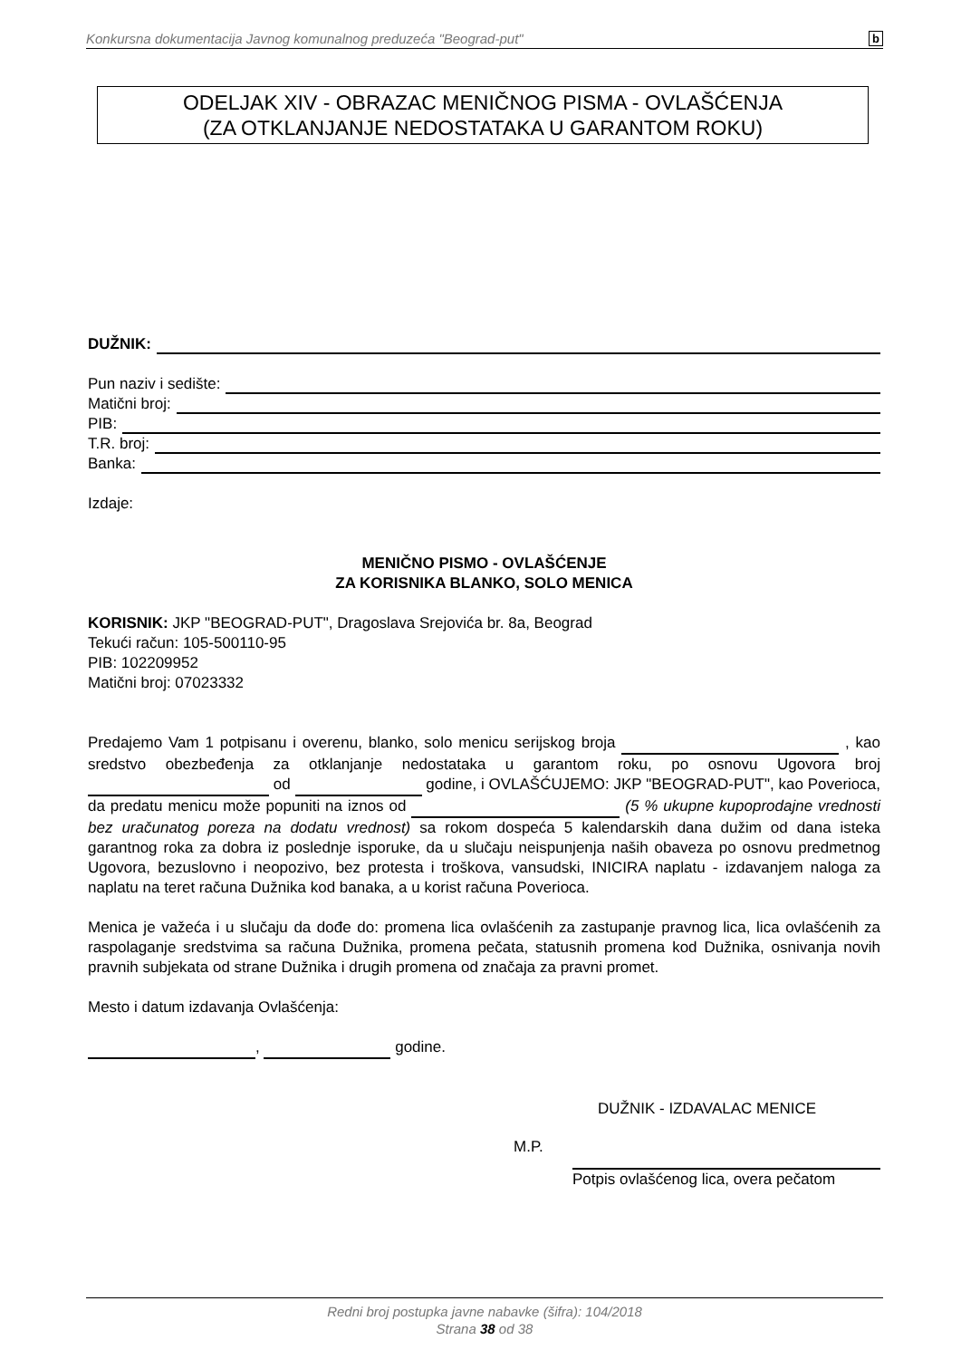Konkursna dokumentacija Javnog komunalnog preduzeća "Beograd-put" b
ODELJAK XIV - OBRAZAC MENIČNOG PISMA - OVLAŠĆENJA
(ZA OTKLANJANJE NEDOSTATAKA U GARANTOM ROKU)
DUŽNIK:
Pun naziv i sedište:
Matični broj:
PIB:
T.R. broj:
Banka:
Izdaje:
MENIČNO PISMO - OVLAŠĆENJE
ZA KORISNIKA BLANKO, SOLO MENICA
KORISNIK: JKP "BEOGRAD-PUT", Dragoslava Srejovića br. 8a, Beograd
Tekući račun: 105-500110-95
PIB: 102209952
Matični broj: 07023332
Predajemo Vam 1 potpisanu i overenu, blanko, solo menicu serijskog broja , kao sredstvo obezbeđenja za otklanjanje nedostataka u garantom roku, po osnovu Ugovora broj od godine, i OVLAŠĆUJEMO: JKP "BEOGRAD-PUT", kao Poverioca, da predatu menicu može popuniti na iznos od (5 % ukupne kupoprodajne vrednosti bez uračunatog poreza na dodatu vrednost) sa rokom dospeća 5 kalendarskih dana dužim od dana isteka garantnog roka za dobra iz poslednje isporuke, da u slučaju neispunjenja naših obaveza po osnovu predmetnog Ugovora, bezuslovno i neopozivo, bez protesta i troškova, vansudski, INICIRA naplatu - izdavanjem naloga za naplatu na teret računa Dužnika kod banaka, a u korist računa Poverioca.
Menica je važeća i u slučaju da dođe do: promena lica ovlašćenih za zastupanje pravnog lica, lica ovlašćenih za raspolaganje sredstvima sa računa Dužnika, promena pečata, statusnih promena kod Dužnika, osnivanja novih pravnih subjekata od strane Dužnika i drugih promena od značaja za pravni promet.
Mesto i datum izdavanja Ovlašćenja:
, godine.
DUŽNIK - IZDAVALAC MENICE
M.P.
Potpis ovlašćenog lica, overa pečatom
Redni broj postupka javne nabavke (šifra): 104/2018
Strana 38 od 38